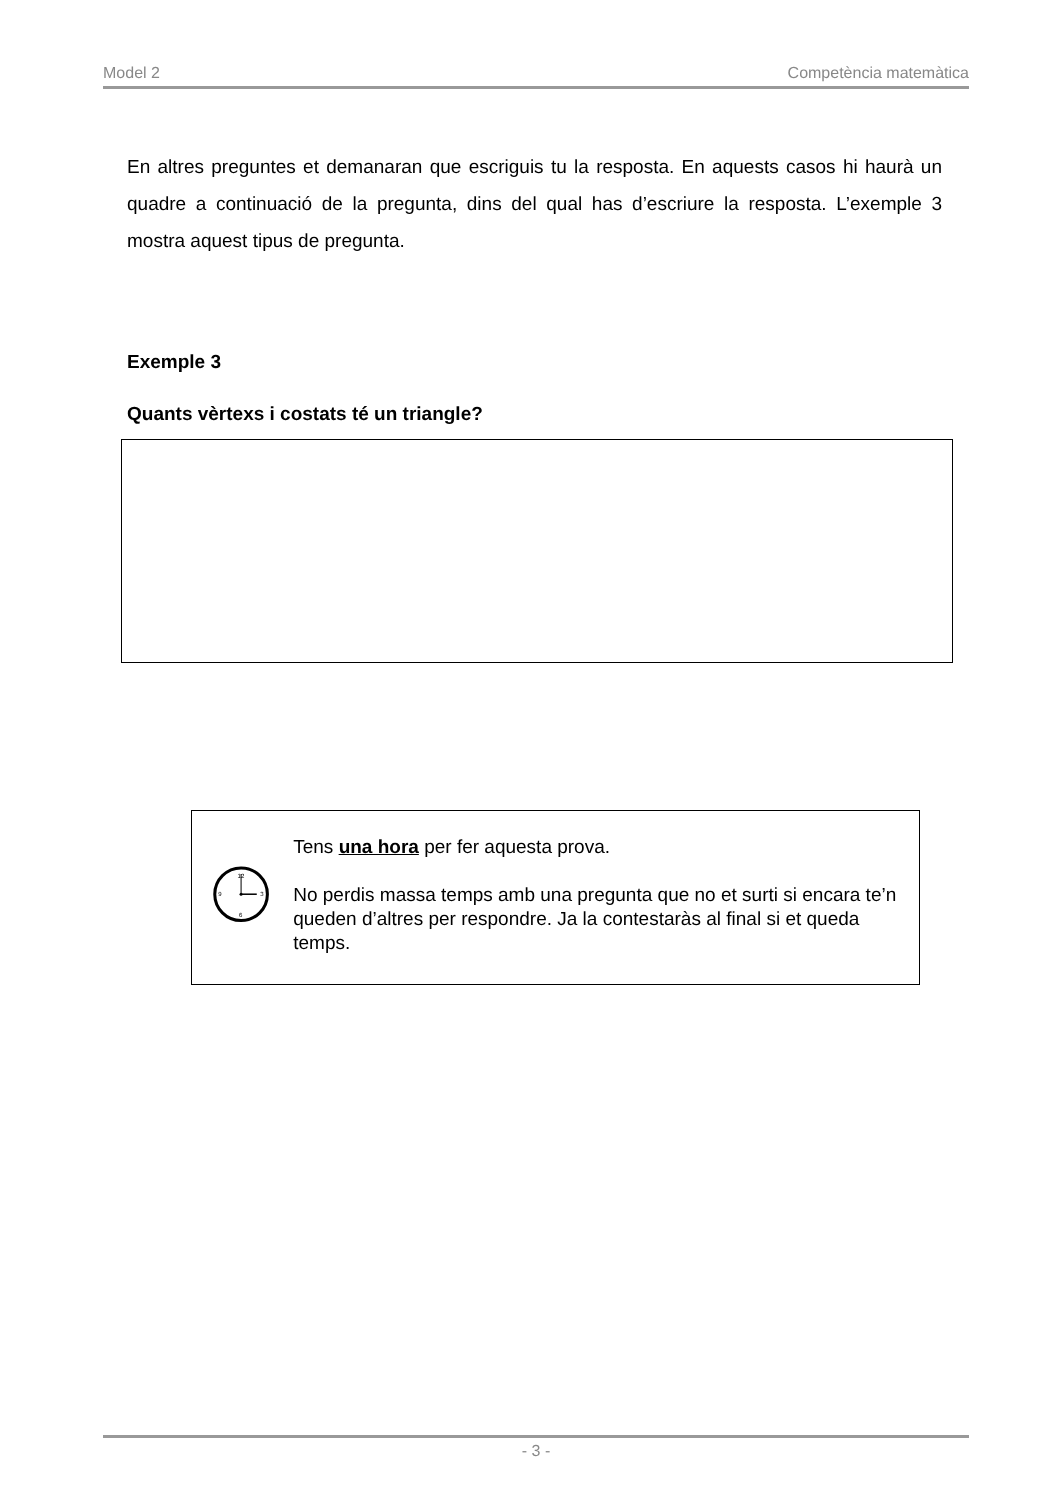Model 2 Competència matemàtica
En altres preguntes et demanaran que escriguis tu la resposta. En aquests casos hi haurà un quadre a continuació de la pregunta, dins del qual has d’escriure la resposta. L’exemple 3 mostra aquest tipus de pregunta.
Exemple 3
Quants vèrtexs i costats té un triangle?
12
3
6
9
Tens una hora per fer aquesta prova.
No perdis massa temps amb una pregunta que no et surti si encara te’n queden d’altres per respondre. Ja la contestaràs al final si et queda temps.
- 3 -